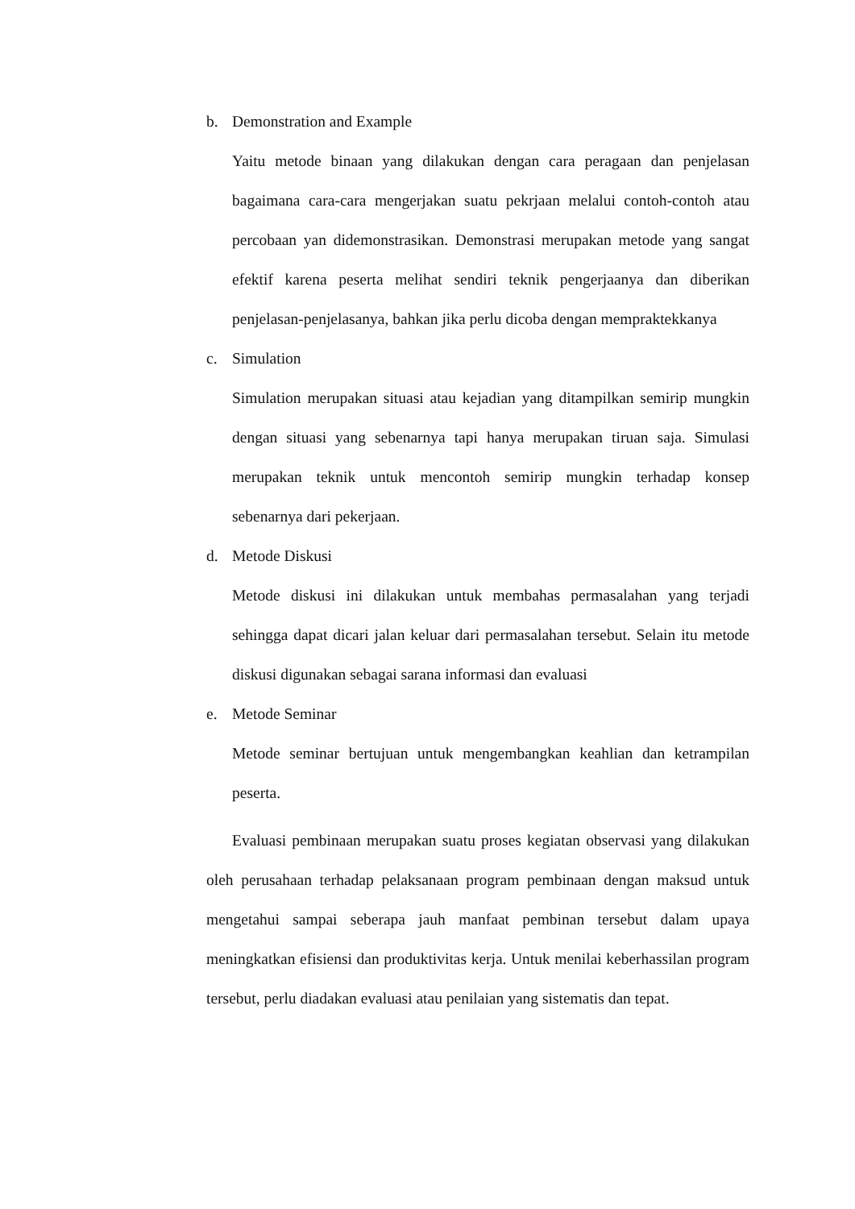b. Demonstration and Example
Yaitu metode binaan yang dilakukan dengan cara peragaan dan penjelasan bagaimana cara-cara mengerjakan suatu pekrjaan melalui contoh-contoh atau percobaan yan didemonstrasikan. Demonstrasi merupakan metode yang sangat efektif karena peserta melihat sendiri teknik pengerjaanya dan diberikan penjelasan-penjelasanya, bahkan jika perlu dicoba dengan mempraktekkanya
c. Simulation
Simulation merupakan situasi atau kejadian yang ditampilkan semirip mungkin dengan situasi yang sebenarnya tapi hanya merupakan tiruan saja. Simulasi merupakan teknik untuk mencontoh semirip mungkin terhadap konsep sebenarnya dari pekerjaan.
d. Metode Diskusi
Metode diskusi ini dilakukan untuk membahas permasalahan yang terjadi sehingga dapat dicari jalan keluar dari permasalahan tersebut. Selain itu metode diskusi digunakan sebagai sarana informasi dan evaluasi
e. Metode Seminar
Metode seminar bertujuan untuk mengembangkan keahlian dan ketrampilan peserta.
Evaluasi pembinaan merupakan suatu proses kegiatan observasi yang dilakukan oleh perusahaan terhadap pelaksanaan program pembinaan dengan maksud untuk mengetahui sampai seberapa jauh manfaat pembinan tersebut dalam upaya meningkatkan efisiensi dan produktivitas kerja. Untuk menilai keberhassilan program tersebut, perlu diadakan evaluasi atau penilaian yang sistematis dan tepat.